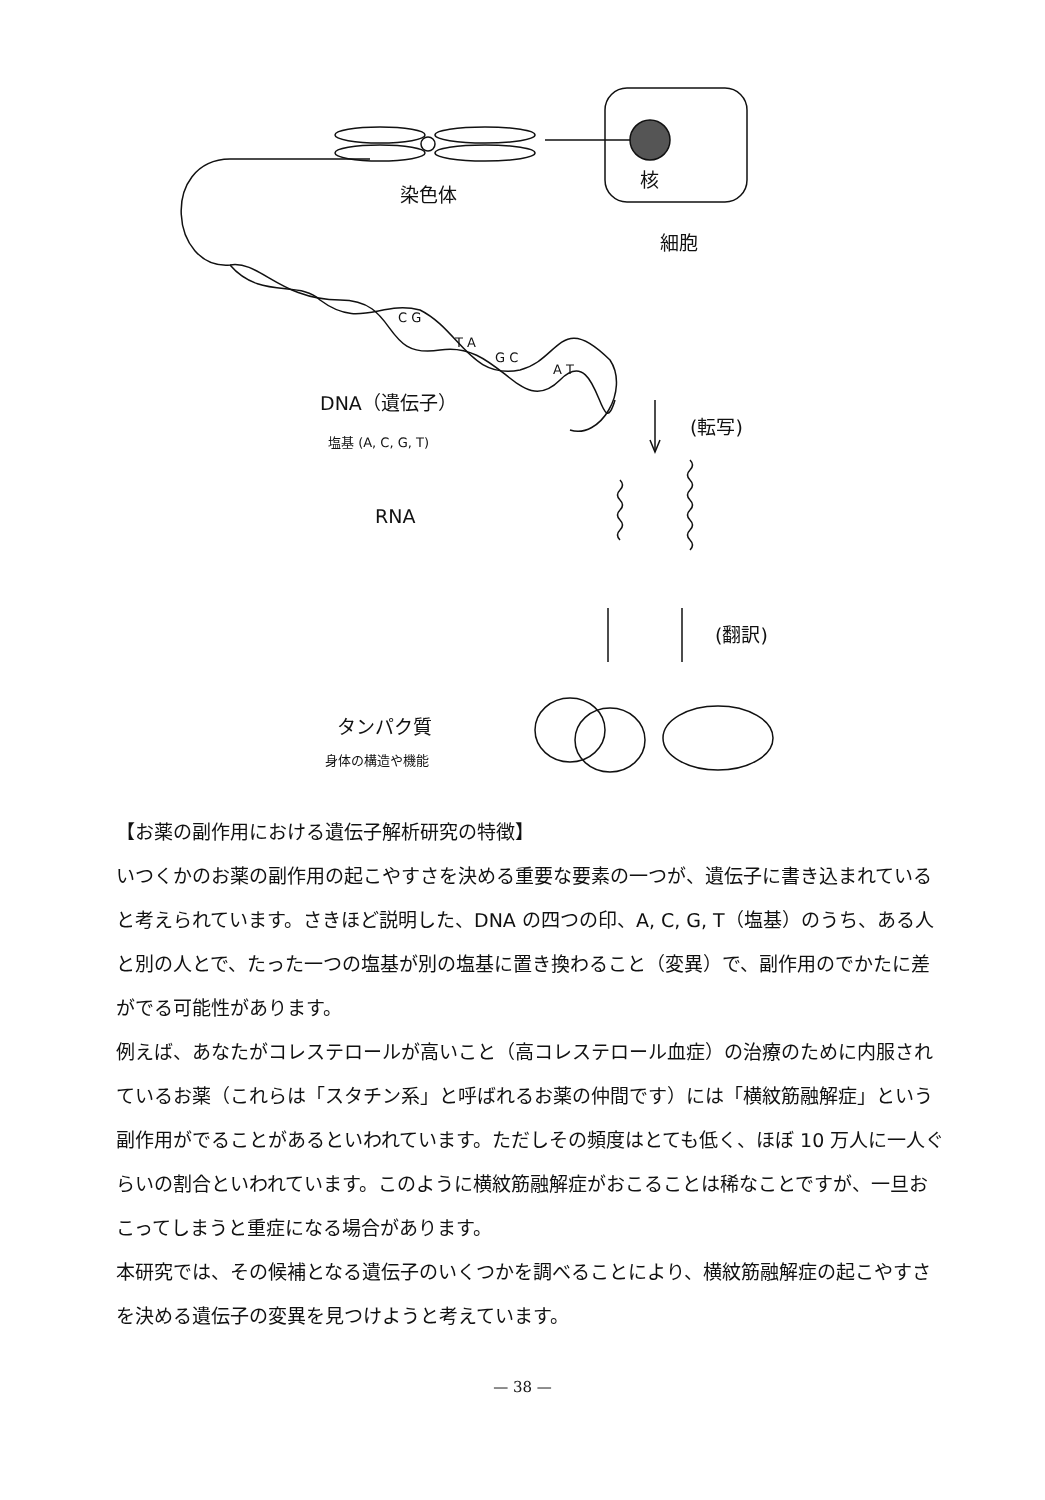染色体
核
細胞
C G
T A
G C
A T
DNA（遺伝子）
塩基 (A, C, G, T)
(転写)
RNA
(翻訳)
タンパク質
身体の構造や機能
【お薬の副作用における遺伝子解析研究の特徴】
いつくかのお薬の副作用の起こやすさを決める重要な要素の一つが、遺伝子に書き込まれていると考えられています。さきほど説明した、DNA の四つの印、A, C, G, T（塩基）のうち、ある人と別の人とで、たった一つの塩基が別の塩基に置き換わること（変異）で、副作用のでかたに差がでる可能性があります。
例えば、あなたがコレステロールが高いこと（高コレステロール血症）の治療のために内服されているお薬（これらは「スタチン系」と呼ばれるお薬の仲間です）には「横紋筋融解症」という副作用がでることがあるといわれています。ただしその頻度はとても低く、ほぼ 10 万人に一人ぐらいの割合といわれています。このように横紋筋融解症がおこることは稀なことですが、一旦おこってしまうと重症になる場合があります。
本研究では、その候補となる遺伝子のいくつかを調べることにより、横紋筋融解症の起こやすさを決める遺伝子の変異を見つけようと考えています。
— 38 —